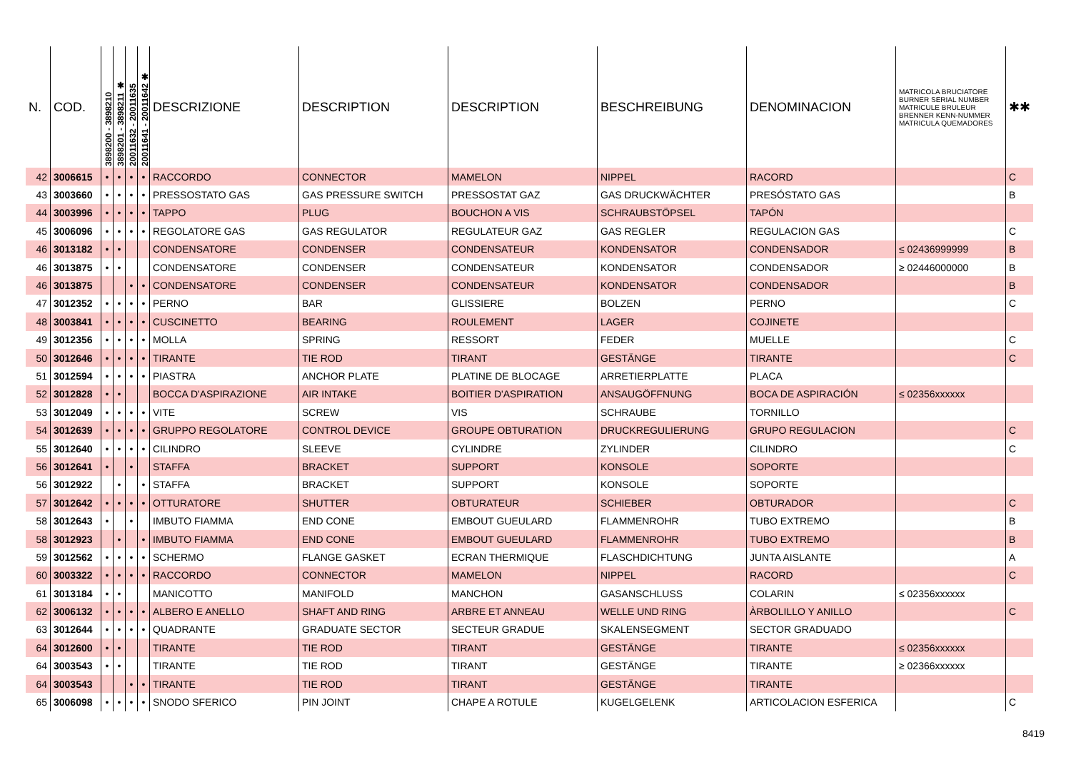| N. | COD. | 3898200 - 3898210 | 3898201 - 3898211 ✱ | 20011632 - 20011635 | 20011641 - 20011642 ✱ | DESCRIZIONE | DESCRIPTION | DESCRIPTION | BESCHREIBUNG | DENOMINACION | MATRICOLA BRUCIATORE BURNER SERIAL NUMBER MATRICULE BRULEUR BRENNER KENN-NUMMER MATRICULA QUEMADORES | ✱✱ |
| --- | --- | --- | --- | --- | --- | --- | --- | --- | --- | --- | --- | --- |
| 42 | 3006615 | • | • | • | • | RACCORDO | CONNECTOR | MAMELON | NIPPEL | RACORD | | C |
| 43 | 3003660 | • | • | • | • | PRESSOSTATO GAS | GAS PRESSURE SWITCH | PRESSOSTAT GAZ | GAS DRUCKWÄCHTER | PRESÓSTATO GAS | | B |
| 44 | 3003996 | • | • | • | • | TAPPO | PLUG | BOUCHON A VIS | SCHRAUBSTÖPSEL | TAPÓN | | |
| 45 | 3006096 | • | • | • | • | REGOLATORE GAS | GAS REGULATOR | REGULATEUR GAZ | GAS REGLER | REGULACION GAS | | C |
| 46 | 3013182 | • | • | | | CONDENSATORE | CONDENSER | CONDENSATEUR | KONDENSATOR | CONDENSADOR | ≤ 02436999999 | B |
| 46 | 3013875 | • | • | | | CONDENSATORE | CONDENSER | CONDENSATEUR | KONDENSATOR | CONDENSADOR | ≥ 02446000000 | B |
| 46 | 3013875 | | | • | • | CONDENSATORE | CONDENSER | CONDENSATEUR | KONDENSATOR | CONDENSADOR | | B |
| 47 | 3012352 | • | • | • | • | PERNO | BAR | GLISSIERE | BOLZEN | PERNO | | C |
| 48 | 3003841 | • | • | • | • | CUSCINETTO | BEARING | ROULEMENT | LAGER | COJINETE | | |
| 49 | 3012356 | • | • | • | • | MOLLA | SPRING | RESSORT | FEDER | MUELLE | | C |
| 50 | 3012646 | • | • | • | • | TIRANTE | TIE ROD | TIRANT | GESTÄNGE | TIRANTE | | C |
| 51 | 3012594 | • | • | • | • | PIASTRA | ANCHOR PLATE | PLATINE DE BLOCAGE | ARRETIERPLATTE | PLACA | | |
| 52 | 3012828 | • | • | | | BOCCA D'ASPIRAZIONE | AIR INTAKE | BOITIER D'ASPIRATION | ANSAUGÖFFNUNG | BOCA DE ASPIRACIÓN | ≤ 02356xxxxxx | |
| 53 | 3012049 | • | • | • | • | VITE | SCREW | VIS | SCHRAUBE | TORNILLO | | |
| 54 | 3012639 | • | • | • | • | GRUPPO REGOLATORE | CONTROL DEVICE | GROUPE OBTURATION | DRUCKREGULIERUNG | GRUPO REGULACION | | C |
| 55 | 3012640 | • | • | • | • | CILINDRO | SLEEVE | CYLINDRE | ZYLINDER | CILINDRO | | C |
| 56 | 3012641 | • | | • | | STAFFA | BRACKET | SUPPORT | KONSOLE | SOPORTE | | |
| 56 | 3012922 | | • | | • | STAFFA | BRACKET | SUPPORT | KONSOLE | SOPORTE | | |
| 57 | 3012642 | • | • | • | • | OTTURATORE | SHUTTER | OBTURATEUR | SCHIEBER | OBTURADOR | | C |
| 58 | 3012643 | • | | • | | IMBUTO FIAMMA | END CONE | EMBOUT GUEULARD | FLAMMENROHR | TUBO EXTREMO | | B |
| 58 | 3012923 | | • | | • | IMBUTO FIAMMA | END CONE | EMBOUT GUEULARD | FLAMMENROHR | TUBO EXTREMO | | B |
| 59 | 3012562 | • | • | • | • | SCHERMO | FLANGE GASKET | ECRAN THERMIQUE | FLASCHDICHTUNG | JUNTA AISLANTE | | A |
| 60 | 3003322 | • | • | • | • | RACCORDO | CONNECTOR | MAMELON | NIPPEL | RACORD | | C |
| 61 | 3013184 | • | • | | | MANICOTTO | MANIFOLD | MANCHON | GASANSCHLUSS | COLARIN | ≤ 02356xxxxxx | |
| 62 | 3006132 | • | • | • | • | ALBERO E ANELLO | SHAFT AND RING | ARBRE ET ANNEAU | WELLE UND RING | ÀRBOLILLO Y ANILLO | | C |
| 63 | 3012644 | • | • | • | • | QUADRANTE | GRADUATE SECTOR | SECTEUR GRADUE | SKALENSEGMENT | SECTOR GRADUADO | | |
| 64 | 3012600 | • | • | | | TIRANTE | TIE ROD | TIRANT | GESTÄNGE | TIRANTE | ≤ 02356xxxxxx | |
| 64 | 3003543 | • | • | | | TIRANTE | TIE ROD | TIRANT | GESTÄNGE | TIRANTE | ≥ 02366xxxxxx | |
| 64 | 3003543 | | | • | • | TIRANTE | TIE ROD | TIRANT | GESTÄNGE | TIRANTE | | |
| 65 | 3006098 | • | • | • | • | SNODO SFERICO | PIN JOINT | CHAPE A ROTULE | KUGELGELENK | ARTICOLACION ESFERICA | | C |
8419